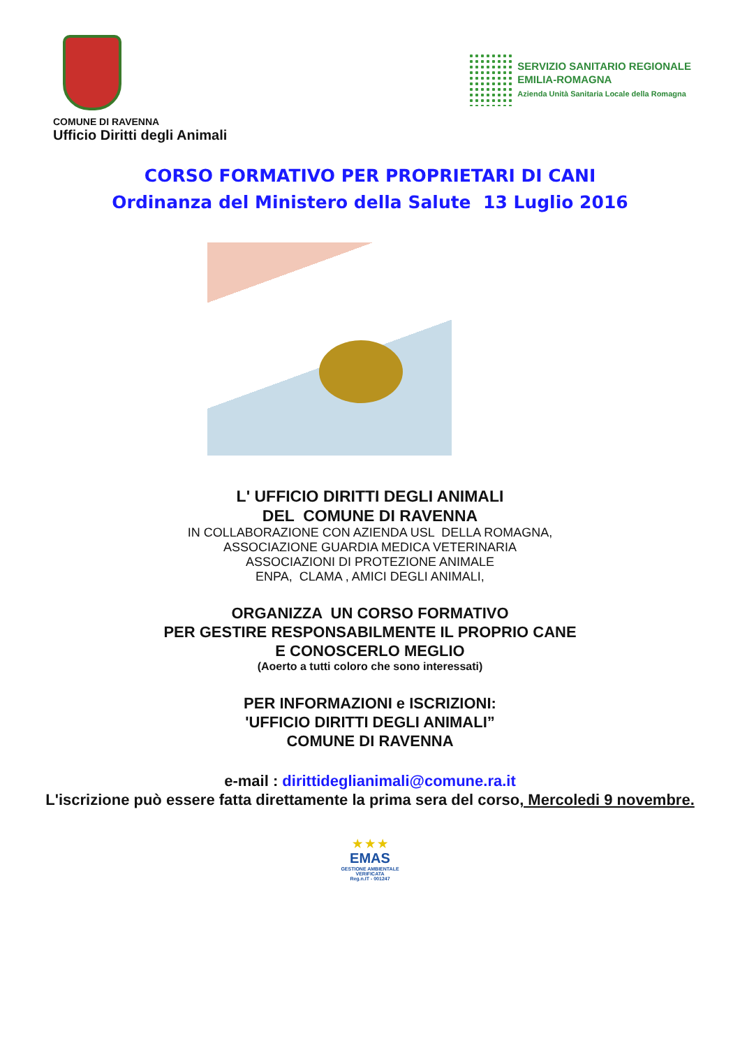SERVIZIO SANITARIO REGIONALE
EMILIA-ROMAGNA
Azienda Unità Sanitaria Locale della Romagna
COMUNE DI RAVENNA
Ufficio Diritti degli Animali
CORSO FORMATIVO PER PROPRIETARI DI CANI
Ordinanza del Ministero della Salute 13 Luglio 2016
L' UFFICIO DIRITTI DEGLI ANIMALI
DEL COMUNE DI RAVENNA
IN COLLABORAZIONE CON AZIENDA USL DELLA ROMAGNA,
ASSOCIAZIONE GUARDIA MEDICA VETERINARIA
ASSOCIAZIONI DI PROTEZIONE ANIMALE
ENPA, CLAMA , AMICI DEGLI ANIMALI,
ORGANIZZA UN CORSO FORMATIVO
PER GESTIRE RESPONSABILMENTE IL PROPRIO CANE
E CONOSCERLO MEGLIO
(Aoerto a tutti coloro che sono interessati)
PER INFORMAZIONI e ISCRIZIONI:
'UFFICIO DIRITTI DEGLI ANIMALI”
COMUNE DI RAVENNA
e-mail : dirittideglianimali@comune.ra.it
L'iscrizione può essere fatta direttamente la prima sera del corso, Mercoledi 9 novembre.
★ ★ ★
EMAS
GESTIONE AMBIENTALE
VERIFICATA
Reg.n.IT - 001247